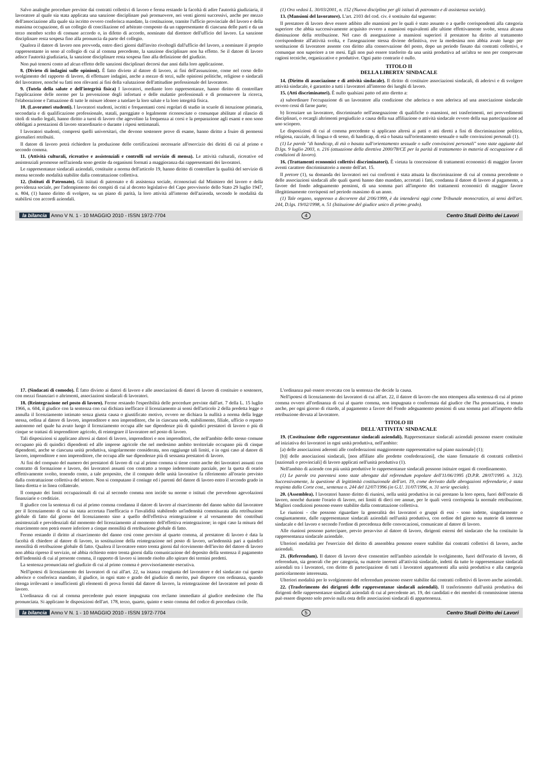Salvo analoghe procedure previste dai contratti collettivi di lavoro e ferma restando la facoltà di adire l'autorità giudiziaria, il lavoratore al quale sia stata applicata una sanzione disciplinare può promuovere, nei venti giorni successivi, anche per mezzo dell'associazione alla quale sia iscritto ovvero conferisca mandato, la costituzione, tramite l'ufficio provinciale del lavoro e della massima occupazione, di un collegio di conciliazione ed arbitrato composto da un rappresentante di ciascuna delle parti e da un terzo membro scelto di comune accordo o, in difetto di accordo, nominato dal direttore dell'ufficio del lavoro. La sanzione disciplinare resta sospesa fino alla pronuncia da parte del collegio.
Qualora il datore di lavoro non provveda, entro dieci giorni dall'invito rivoltogli dall'ufficio del lavoro, a nominare il proprio rappresentante in seno al collegio di cui al comma precedente, la sanzione disciplinare non ha effetto. Se il datore di lavoro adisce l'autorità giudiziaria, la sanzione disciplinare resta sospesa fino alla definizione del giudizio.
Non può tenersi conto ad alcun effetto delle sanzioni disciplinari decorsi due anni dalla loro applicazione.
8. (Divieto di indagini sulle opinioni). È fatto divieto al datore di lavoro, ai fini dell'assunzione, come nel corso dello svolgimento del rapporto di lavoro, di effettuare indagini, anche a mezzo di terzi, sulle opinioni politiche, religiose o sindacali del lavoratore, nonché su fatti non rilevanti ai fini della valutazione dell'attitudine professionale del lavoratore.
9. (Tutela della salute e dell'integrità fisica) I lavoratori, mediante loro rappresentanze, hanno diritto di controllare l'applicazione delle norme per la prevenzione degli infortuni e delle malattie professionali e di promuovere la ricerca, l'elaborazione e l'attuazione di tutte le misure idonee a tutelare la loro salute e la loro integrità fisica.
10. (Lavoratori studenti). I lavoratori studenti, iscritti e frequentanti corsi regolari di studio in scuole di istruzione primaria, secondaria e di qualificazione professionale, statali, pareggiate o legalmente riconosciute o comunque abilitate al rilascio di titoli di studio legali, hanno diritto a turni di lavoro che agevolino la frequenza ai corsi e la preparazione agli esami e non sono obbligati a prestazioni di lavoro straordinario o durante i riposi settimanali.
I lavoratori studenti, compresi quelli universitari, che devono sostenere prove di esame, hanno diritto a fruire di permessi giornalieri retribuiti.
Il datore di lavoro potrà richiedere la produzione delle certificazioni necessarie all'esercizio dei diritti di cui al primo e secondo comma.
11. (Attività culturali, ricreative e assistenziali e controlli sul servizio di mensa). Le attività culturali, ricreative ed assistenziali promosse nell'azienda sono gestite da organismi formati a maggioranza dai rappresentanti dei lavoratori.
Le rappresentanze sindacali aziendali, costituite a norma dell'articolo 19, hanno diritto di controllare la qualità del servizio di mensa secondo modalità stabilite dalla contrattazione collettiva.
12. (Istituti di Patronato). Gli istituti di patronato e di assistenza sociale, riconosciuti dal Ministero del lavoro e della previdenza sociale, per l'adempimento dei compiti di cui al decreto legislativo del Capo provvisorio dello Stato 29 luglio 1947, n. 804, (1) hanno diritto di svolgere, su un piano di parità, la loro attività all'interno dell'azienda, secondo le modalità da stabilirsi con accordi aziendali.
(1) Ora vedasi L. 30/03/2001, n. 152 (Nuova disciplina per gli istituti di patronato e di assistenza sociale).
13. (Mansioni del lavoratore). L'art. 2103 del cod. civ. è sostituito dal seguente:
Il prestatore di lavoro deve essere adibito alle mansioni per le quali è stato assunto o a quelle corrispondenti alla categoria superiore che abbia successivamente acquisito ovvero a mansioni equivalenti alle ultime effettivamente svolte, senza alcuna diminuzione della retribuzione. Nel caso di assegnazione a mansioni superiori il prestatore ha diritto al trattamento corrispondente all'attività svolta, e l'assegnazione stessa diviene definitiva, ove la medesima non abbia avuto luogo per sostituzione di lavoratore assente con diritto alla conservazione del posto, dopo un periodo fissato dai contratti collettivi, e comunque non superiore a tre mesi. Egli non può essere trasferito da una unità produttiva ad un'altra se non per comprovate ragioni tecniche, organizzative e produttive. Ogni patto contrario è nullo.
TITOLO II
DELLA LIBERTA' SINDACALE
14. (Diritto di associazione e di attività sindacale). Il diritto di costituire associazioni sindacali, di aderirvi e di svolgere attività sindacale, è garantito a tutti i lavoratori all'interno dei luoghi di lavoro.
15. (Atti discriminatori). È nullo qualsiasi patto od atto diretto a:
a) subordinare l'occupazione di un lavoratore alla condizione che aderisca o non aderisca ad una associazione sindacale ovvero cessi di farne parte;
b) licenziare un lavoratore, discriminarlo nell'assegnazione di qualifiche o mansioni, nei trasferimenti, nei provvedimenti disciplinari, o recargli altrimenti pregiudizio a causa della sua affiliazione o attività sindacale ovvero della sua partecipazione ad uno sciopero.
Le disposizioni di cui al comma precedente si applicano altresì ai patti o atti diretti a fini di discriminazione politica, religiosa, razziale, di lingua o di sesso, di handicap, di età o basata sull'orientamento sessuale o sulle convinzioni personali (1).
(1) Le parole "di handicap, di età o basata sull'orientamento sessuale o sulle convinzioni personali" sono state aggiunte dal D.lgs. 9 luglio 2003, n. 216 (attuazione della direttiva 2000/78/CE per la parità di trattamento in materia di occupazione e di condizioni di lavoro).
16. (Trattamenti economici collettivi discriminatori). È vietata la concessione di trattamenti economici di maggior favore aventi carattere discriminatorio a mente dell'art. 15.
Il pretore (1), su domanda dei lavoratori nei cui confronti è stata attuata la discriminazione di cui al comma precedente o delle associazioni sindacali alle quali questi hanno dato mandato, accertati i fatti, condanna il datore di lavoro al pagamento, a favore del fondo adeguamento pensioni, di una somma pari all'importo dei trattamenti economici di maggior favore illegittimamente corrisposti nel periodo massimo di un anno.
(1) Tale organo, soppresso a decorrere dal 2/06/1999, è da intendersi oggi come Tribunale monocratico, ai sensi dell'art. 244, D.lgs. 19/02/1998, n. 51 (Istituzione del giudice unico di primo grado).
la bilancia Anno V N. 1 - 10 MAGGIO 2010 - ISSN 1972-7704 4 Centro Studi Diritto dei Lavori
17. (Sindacati di comodo). È fatto divieto ai datori di lavoro e alle associazioni di datori di lavoro di costituire o sostenere, con mezzi finanziari o altrimenti, associazioni sindacali di lavoratori.
18. (Reintegrazione nel posto di lavoro). Ferme restando l'esperibilità delle procedure previste dall'art. 7 della L. 15 luglio 1966, n. 604, il giudice con la sentenza con cui dichiara inefficace il licenziamento ai sensi dell'articolo 2 della predetta legge o annulla il licenziamento intimato senza giusta causa o giustificato motivo, ovvero ne dichiara la nullità a norma della legge stessa, ordina al datore di lavoro, imprenditore e non imprenditore, che in ciascuna sede, stabilimento, filiale, ufficio o reparto autonomo nel quale ha avuto luogo il licenziamento occupa alle sue dipendenze più di quindici prestatori di lavoro o più di cinque se trattasi di imprenditore agricolo, di reintegrare il lavoratore nel posto di lavoro.
Tali disposizioni si applicano altresì ai datori di lavoro, imprenditori e non imprenditori, che nell'ambito dello stesso comune occupano più di quindici dipendenti ed alle imprese agricole che nel medesimo ambito territoriale occupano più di cinque dipendenti, anche se ciascuna unità produttiva, singolarmente considerata, non raggiunge tali limiti, e in ogni caso al datore di lavoro, imprenditore e non imprenditore, che occupa alle sue dipendenze più di sessanta prestatori di lavoro.
Ai fini del computo del numero dei prestatori di lavoro di cui al primo comma si tiene conto anche dei lavoratori assunti con contratto di formazione e lavoro, dei lavoratori assunti con contratto a tempo indeterminato parziale, per la quota di orario effettivamente svolto, tenendo conto, a tale proposito, che il computo delle unità lavorative fa riferimento all'orario previsto dalla contrattazione collettiva del settore. Non si computano il coniuge ed i parenti del datore di lavoro entro il secondo grado in linea diretta e in linea collaterale.
Il computo dei limiti occupazionali di cui al secondo comma non incide su norme o istituti che prevedono agevolazioni finanziarie o creditizie.
Il giudice con la sentenza di cui al primo comma condanna il datore di lavoro al risarcimento del danno subito dal lavoratore per il licenziamento di cui sia stata accertata l'inefficacia o l'invalidità stabilendo un'indennità commisurata alla retribuzione globale di fatto dal giorno del licenziamento sino a quello dell'effettiva reintegrazione e al versamento dei contributi assistenziali e previdenziali dal momento del licenziamento al momento dell'effettiva reintegrazione; in ogni caso la misura del risarcimento non potrà essere inferiore a cinque mensilità di retribuzione globale di fatto.
Fermo restando il diritto al risarcimento del danno così come previsto al quarto comma, al prestatore di lavoro è data la facoltà di chiedere al datore di lavoro, in sostituzione della reintegrazione nel posto di lavoro, un'indennità pari a quindici mensilità di retribuzione globale di fatto. Qualora il lavoratore entro trenta giorni dal ricevimento dell'invito del datore di lavoro non abbia ripreso il servizio, né abbia richiesto entro trenta giorni dalla comunicazione del deposito della sentenza il pagamento dell'indennità di cui al presente comma, il rapporto di lavoro si intende risolto allo spirare dei termini predetti.
La sentenza pronunciata nel giudizio di cui al primo comma è provvisoriamente esecutiva.
Nell'ipotesi di licenziamento dei lavoratori di cui all'art. 22, su istanza congiunta del lavoratore e del sindacato cui questo aderisce o conferisca mandato, il giudice, in ogni stato e grado del giudizio di merito, può disporre con ordinanza, quando ritenga irrilevanti o insufficienti gli elementi di prova forniti dal datore di lavoro, la reintegrazione del lavoratore nel posto di lavoro.
L'ordinanza di cui al comma precedente può essere impugnata con reclamo immediato al giudice medesimo che l'ha pronunciata. Si applicano le disposizioni dell'art. 178, terzo, quarto, quinto e sesto comma del codice di procedura civile.
L'ordinanza può essere revocata con la sentenza che decide la causa.
Nell'ipotesi di licenziamento dei lavoratori di cui all'art. 22, il datore di lavoro che non ottempera alla sentenza di cui al primo comma ovvero all'ordinanza di cui al quarto comma, non impugnata o confermata dal giudice che l'ha pronunciata, è tenuto anche, per ogni giorno di ritardo, al pagamento a favore del Fondo adeguamento pensioni di una somma pari all'importo della retribuzione dovuta al lavoratore.
TITOLO III
DELL'ATTIVITA' SINDACALE
19. (Costituzione delle rappresentanze sindacali aziendali). Rappresentanze sindacali aziendali possono essere costituite ad iniziativa dei lavoratori in ogni unità produttiva, nell'ambito:
[a) delle associazioni aderenti alle confederazioni maggiormente rappresentative sul piano nazionale] (1);
[b)] delle associazioni sindacali, [non affiliate alle predette confederazioni], che siano firmatarie di contratti collettivi [nazionali o provinciali] di lavoro applicati nell'unità produttiva (1).
Nell'ambito di aziende con più unità produttive le rappresentanze sindacali possono istituire organi di coordinamento.
(1) Le parole tra parentesi sono state abrogate dal referendum popolare dell'11/06/1995 (D.P.R. 28/07/1995 n. 312). Successivamente, la questione di legittimità costituzionale dell'art. 19, come derivato dalle abrogazioni referendarie, è stata respinta dalla Corte cost., sentenza n. 244 del 12/07/1996 (in G.U. 31/07/1996, n. 31 serie speciale).
20. (Assemblea). I lavoratori hanno diritto di riunirsi, nella unità produttiva in cui prestano la loro opera, fuori dell'orario di lavoro, nonché durante l'orario di lavoro, nei limiti di dieci ore annue, per le quali verrà corrisposta la normale retribuzione. Migliori condizioni possono essere stabilite dalla contrattazione collettiva.
Le riunioni - che possono riguardare la generalità dei lavoratori o gruppi di essi - sono indette, singolarmente o congiuntamente, dalle rappresentanze sindacali aziendali nell'unità produttiva, con ordine del giorno su materie di interesse sindacale e del lavoro e secondo l'ordine di precedenza delle convocazioni, comunicate al datore di lavoro.
Alle riunioni possono partecipare, previo preavviso al datore di lavoro, dirigenti esterni del sindacato che ha costituito la rappresentanza sindacale aziendale.
Ulteriori modalità per l'esercizio del diritto di assemblea possono essere stabilite dai contratti collettivi di lavoro, anche aziendali.
21. (Referendum). Il datore di lavoro deve consentire nell'ambito aziendale lo svolgimento, fuori dell'orario di lavoro, di referendum, sia generali che per categoria, su materie inerenti all'attività sindacale, indetti da tutte le rappresentanze sindacali aziendali tra i lavoratori, con diritto di partecipazione di tutti i lavoratori appartenenti alla unità produttiva e alla categoria particolarmente interessata.
Ulteriori modalità per lo svolgimento del referendum possono essere stabilite dai contratti collettivi di lavoro anche aziendali.
22. (Trasferimento dei dirigenti delle rappresentanze sindacali aziendali). Il trasferimento dall'unità produttiva dei dirigenti delle rappresentanze sindacali aziendali di cui al precedente art. 19, dei candidati e dei membri di commissione interna può essere disposto solo previo nulla osta delle associazioni sindacali di appartenenza.
la bilancia Anno V N. 1 - 10 MAGGIO 2010 - ISSN 1972-7704 5 Centro Studi Diritto dei Lavori